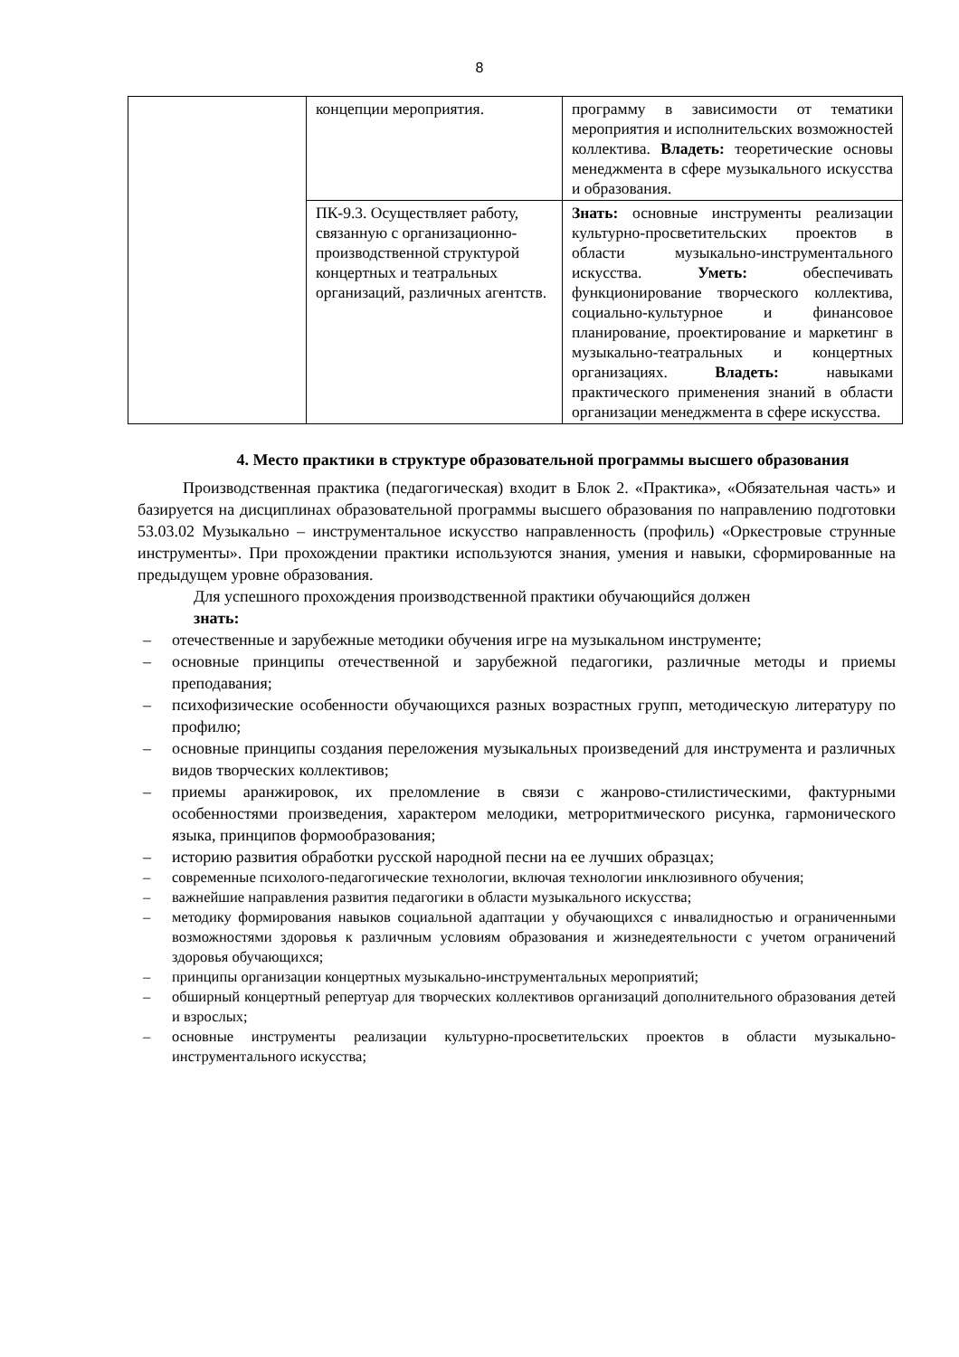8
| | концепции мероприятия. | программу в зависимости от тематики мероприятия и исполнительских возможностей коллектива. Владеть: теоретические основы менеджмента в сфере музыкального искусства и образования. |
| | ПК-9.3. Осуществляет работу, связанную с организационно-производственной структурой концертных и театральных организаций, различных агентств. | Знать: основные инструменты реализации культурно-просветительских проектов в области музыкально-инструментального искусства. Уметь: обеспечивать функционирование творческого коллектива, социально-культурное и финансовое планирование, проектирование и маркетинг в музыкально-театральных и концертных организациях. Владеть: навыками практического применения знаний в области организации менеджмента в сфере искусства. |
4. Место практики в структуре образовательной программы высшего образования
Производственная практика (педагогическая) входит в Блок 2. «Практика», «Обязательная часть» и базируется на дисциплинах образовательной программы высшего образования по направлению подготовки 53.03.02 Музыкально – инструментальное искусство направленность (профиль) «Оркестровые струнные инструменты». При прохождении практики используются знания, умения и навыки, сформированные на предыдущем уровне образования.
Для успешного прохождения производственной практики обучающийся должен
знать:
– отечественные и зарубежные методики обучения игре на музыкальном инструменте;
– основные принципы отечественной и зарубежной педагогики, различные методы и приемы преподавания;
– психофизические особенности обучающихся разных возрастных групп, методическую литературу по профилю;
– основные принципы создания переложения музыкальных произведений для инструмента и различных видов творческих коллективов;
– приемы аранжировок, их преломление в связи с жанрово-стилистическими, фактурными особенностями произведения, характером мелодики, метроритмического рисунка, гармонического языка, принципов формообразования;
– историю развития обработки русской народной песни на ее лучших образцах;
– современные психолого-педагогические технологии, включая технологии инклюзивного обучения;
– важнейшие направления развития педагогики в области музыкального искусства;
– методику формирования навыков социальной адаптации у обучающихся с инвалидностью и ограниченными возможностями здоровья к различным условиям образования и жизнедеятельности с учетом ограничений здоровья обучающихся;
– принципы организации концертных музыкально-инструментальных мероприятий;
– обширный концертный репертуар для творческих коллективов организаций дополнительного образования детей и взрослых;
– основные инструменты реализации культурно-просветительских проектов в области музыкально-инструментального искусства;